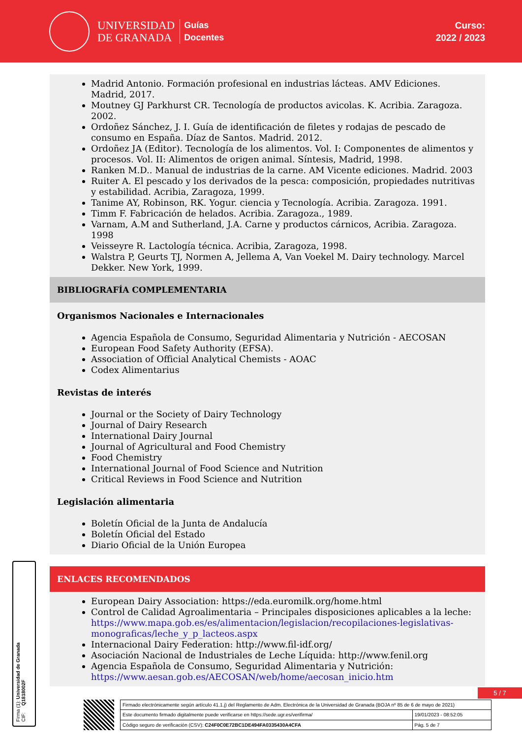UNIVERSIDAD
DE GRANADA
Guías
Docentes
Curso:
2022 / 2023
Madrid Antonio. Formación profesional en industrias lácteas. AMV Ediciones. Madrid, 2017.
Moutney GJ Parkhurst CR. Tecnología de productos avicolas. K. Acribia. Zaragoza. 2002.
Ordoñez Sánchez, J. I. Guía de identificación de filetes y rodajas de pescado de consumo en España. Díaz de Santos. Madrid. 2012.
Ordoñez JA (Editor). Tecnología de los alimentos. Vol. I: Componentes de alimentos y procesos. Vol. II: Alimentos de origen animal. Síntesis, Madrid, 1998.
Ranken M.D.. Manual de industrias de la carne. AM Vicente ediciones. Madrid. 2003
Ruiter A. El pescado y los derivados de la pesca: composición, propiedades nutritivas y estabilidad. Acribia, Zaragoza, 1999.
Tanime AY, Robinson, RK. Yogur. ciencia y Tecnología. Acribia. Zaragoza. 1991.
Timm F. Fabricación de helados. Acribia. Zaragoza., 1989.
Varnam, A.M and Sutherland, J.A. Carne y productos cárnicos, Acribia. Zaragoza. 1998
Veisseyre R. Lactología técnica. Acribia, Zaragoza, 1998.
Walstra P, Geurts TJ, Normen A, Jellema A, Van Voekel M. Dairy technology. Marcel Dekker. New York, 1999.
BIBLIOGRAFÍA COMPLEMENTARIA
Organismos Nacionales e Internacionales
Agencia Española de Consumo, Seguridad Alimentaria y Nutrición - AECOSAN
European Food Safety Authority (EFSA).
Association of Official Analytical Chemists - AOAC
Codex Alimentarius
Revistas de interés
Journal or the Society of Dairy Technology
Journal of Dairy Research
International Dairy Journal
Journal of Agricultural and Food Chemistry
Food Chemistry
International Journal of Food Science and Nutrition
Critical Reviews in Food Science and Nutrition
Legislación alimentaria
Boletín Oficial de la Junta de Andalucía
Boletín Oficial del Estado
Diario Oficial de la Unión Europea
ENLACES RECOMENDADOS
European Dairy Association: https://eda.euromilk.org/home.html
Control de Calidad Agroalimentaria – Principales disposiciones aplicables a la leche: https://www.mapa.gob.es/es/alimentacion/legislacion/recopilaciones-legislativas-monograficas/leche_y_p_lacteos.aspx
Internacional Dairy Federation: http://www.fil-idf.org/
Asociación Nacional de Industriales de Leche Líquida: http://www.fenil.org
Agencia Española de Consumo, Seguridad Alimentaria y Nutrición: https://www.aesan.gob.es/AECOSAN/web/home/aecosan_inicio.htm
Firma (1): Universidad de Granada
CIF: Q1818002F
5 / 7
| Firmado electrónicamente según artículo 41.1.j) del Reglamento de Adm. Electrónica de la Universidad de Granada (BOJA nº 85 de 6 de mayo de 2021) | |
| Este documento firmado digitalmente puede verificarse en https://sede.ugr.es/verifirma/ | 19/01/2023 - 08:52:05 |
| Código seguro de verificación (CSV): C24F0C0E72BC1DE494FA0335430A4CFA | Pág. 5 de 7 |